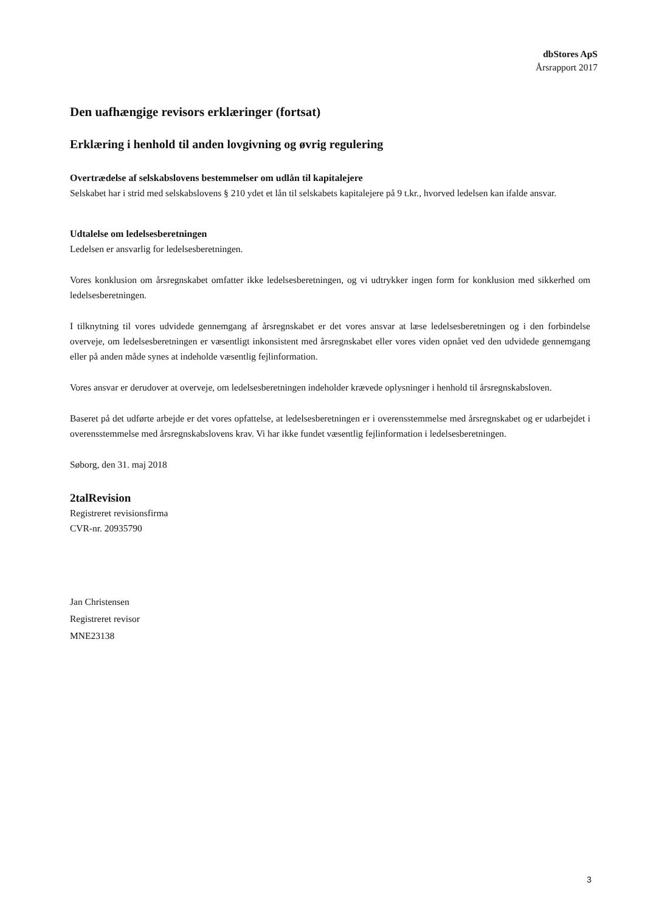dbStores ApS
Årsrapport 2017
Den uafhængige revisors erklæringer (fortsat)
Erklæring i henhold til anden lovgivning og øvrig regulering
Overtrædelse af selskabslovens bestemmelser om udlån til kapitalejere
Selskabet har i strid med selskabslovens § 210 ydet et lån til selskabets kapitalejere på 9 t.kr., hvorved ledelsen kan ifalde ansvar.
Udtalelse om ledelsesberetningen
Ledelsen er ansvarlig for ledelsesberetningen.
Vores konklusion om årsregnskabet omfatter ikke ledelsesberetningen, og vi udtrykker ingen form for konklusion med sikkerhed om ledelsesberetningen.
I tilknytning til vores udvidede gennemgang af årsregnskabet er det vores ansvar at læse ledelsesberetningen og i den forbindelse overveje, om ledelsesberetningen er væsentligt inkonsistent med årsregnskabet eller vores viden opnået ved den udvidede gennemgang eller på anden måde synes at indeholde væsentlig fejlinformation.
Vores ansvar er derudover at overveje, om ledelsesberetningen indeholder krævede oplysninger i henhold til årsregnskabsloven.
Baseret på det udførte arbejde er det vores opfattelse, at ledelsesberetningen er i overensstemmelse med årsregnskabet og er udarbejdet i overensstemmelse med årsregnskabslovens krav. Vi har ikke fundet væsentlig fejlinformation i ledelsesberetningen.
Søborg, den 31. maj 2018
2talRevision
Registreret revisionsfirma
CVR-nr. 20935790
Jan Christensen
Registreret revisor
MNE23138
3